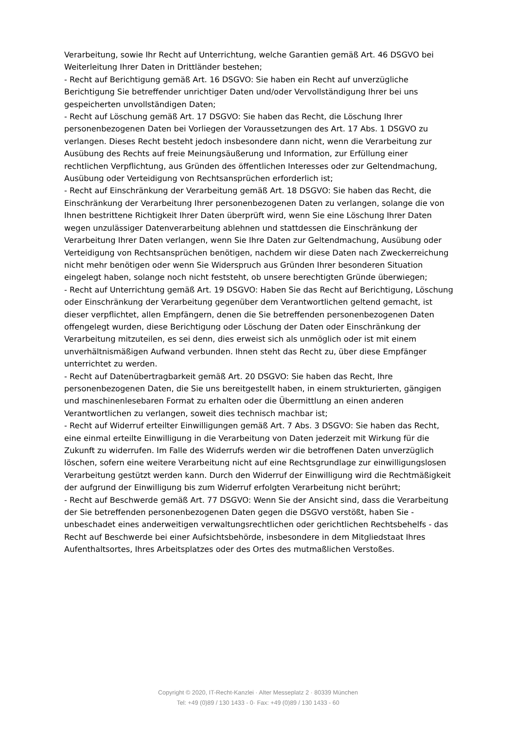Verarbeitung, sowie Ihr Recht auf Unterrichtung, welche Garantien gemäß Art. 46 DSGVO bei Weiterleitung Ihrer Daten in Drittländer bestehen;
- Recht auf Berichtigung gemäß Art. 16 DSGVO: Sie haben ein Recht auf unverzügliche Berichtigung Sie betreffender unrichtiger Daten und/oder Vervollständigung Ihrer bei uns gespeicherten unvollständigen Daten;
- Recht auf Löschung gemäß Art. 17 DSGVO: Sie haben das Recht, die Löschung Ihrer personenbezogenen Daten bei Vorliegen der Voraussetzungen des Art. 17 Abs. 1 DSGVO zu verlangen. Dieses Recht besteht jedoch insbesondere dann nicht, wenn die Verarbeitung zur Ausübung des Rechts auf freie Meinungsäußerung und Information, zur Erfüllung einer rechtlichen Verpflichtung, aus Gründen des öffentlichen Interesses oder zur Geltendmachung, Ausübung oder Verteidigung von Rechtsansprüchen erforderlich ist;
- Recht auf Einschränkung der Verarbeitung gemäß Art. 18 DSGVO: Sie haben das Recht, die Einschränkung der Verarbeitung Ihrer personenbezogenen Daten zu verlangen, solange die von Ihnen bestrittene Richtigkeit Ihrer Daten überprüft wird, wenn Sie eine Löschung Ihrer Daten wegen unzulässiger Datenverarbeitung ablehnen und stattdessen die Einschränkung der Verarbeitung Ihrer Daten verlangen, wenn Sie Ihre Daten zur Geltendmachung, Ausübung oder Verteidigung von Rechtsansprüchen benötigen, nachdem wir diese Daten nach Zweckerreichung nicht mehr benötigen oder wenn Sie Widerspruch aus Gründen Ihrer besonderen Situation eingelegt haben, solange noch nicht feststeht, ob unsere berechtigten Gründe überwiegen;
- Recht auf Unterrichtung gemäß Art. 19 DSGVO: Haben Sie das Recht auf Berichtigung, Löschung oder Einschränkung der Verarbeitung gegenüber dem Verantwortlichen geltend gemacht, ist dieser verpflichtet, allen Empfängern, denen die Sie betreffenden personenbezogenen Daten offengelegt wurden, diese Berichtigung oder Löschung der Daten oder Einschränkung der Verarbeitung mitzuteilen, es sei denn, dies erweist sich als unmöglich oder ist mit einem unverhältnismäßigen Aufwand verbunden. Ihnen steht das Recht zu, über diese Empfänger unterrichtet zu werden.
- Recht auf Datenübertragbarkeit gemäß Art. 20 DSGVO: Sie haben das Recht, Ihre personenbezogenen Daten, die Sie uns bereitgestellt haben, in einem strukturierten, gängigen und maschinenlesebaren Format zu erhalten oder die Übermittlung an einen anderen Verantwortlichen zu verlangen, soweit dies technisch machbar ist;
- Recht auf Widerruf erteilter Einwilligungen gemäß Art. 7 Abs. 3 DSGVO: Sie haben das Recht, eine einmal erteilte Einwilligung in die Verarbeitung von Daten jederzeit mit Wirkung für die Zukunft zu widerrufen. Im Falle des Widerrufs werden wir die betroffenen Daten unverzüglich löschen, sofern eine weitere Verarbeitung nicht auf eine Rechtsgrundlage zur einwilligungslosen Verarbeitung gestützt werden kann. Durch den Widerruf der Einwilligung wird die Rechtmäßigkeit der aufgrund der Einwilligung bis zum Widerruf erfolgten Verarbeitung nicht berührt;
- Recht auf Beschwerde gemäß Art. 77 DSGVO: Wenn Sie der Ansicht sind, dass die Verarbeitung der Sie betreffenden personenbezogenen Daten gegen die DSGVO verstößt, haben Sie - unbeschadet eines anderweitigen verwaltungsrechtlichen oder gerichtlichen Rechtsbehelfs - das Recht auf Beschwerde bei einer Aufsichtsbehörde, insbesondere in dem Mitgliedstaat Ihres Aufenthaltsortes, Ihres Arbeitsplatzes oder des Ortes des mutmaßlichen Verstoßes.
Copyright © 2020, IT-Recht-Kanzlei · Alter Messeplatz 2 · 80339 München
Tel: +49 (0)89 / 130 1433 - 0· Fax: +49 (0)89 / 130 1433 - 60